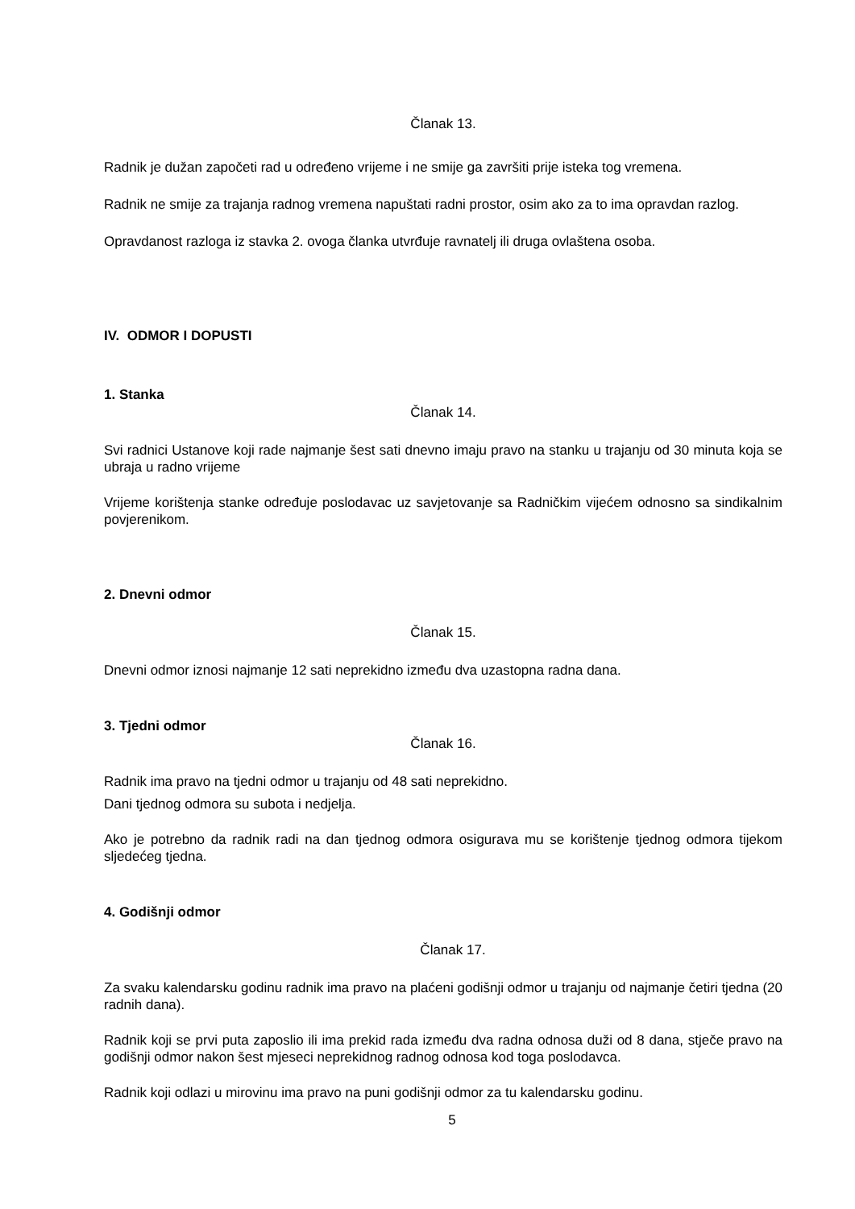Članak 13.
Radnik je dužan započeti rad u određeno vrijeme i ne smije ga završiti prije isteka tog vremena.
Radnik ne smije za trajanja radnog vremena napuštati radni prostor, osim ako za to ima opravdan razlog.
Opravdanost razloga iz stavka 2. ovoga članka utvrđuje ravnatelj ili druga ovlaštena osoba.
IV. ODMOR I DOPUSTI
1. Stanka
Članak 14.
Svi radnici Ustanove koji rade najmanje šest sati dnevno imaju pravo na stanku u trajanju od 30 minuta koja se ubraja u radno vrijeme
Vrijeme korištenja stanke određuje poslodavac uz savjetovanje sa Radničkim vijećem odnosno sa sindikalnim povjerenikom.
2. Dnevni odmor
Članak 15.
Dnevni odmor iznosi najmanje 12 sati neprekidno između dva uzastopna radna dana.
3. Tjedni odmor
Članak 16.
Radnik ima pravo na tjedni odmor u trajanju od 48 sati neprekidno.
Dani tjednog odmora su subota i nedjelja.
Ako je potrebno da radnik radi na dan tjednog odmora osigurava mu se korištenje tjednog odmora tijekom sljedećeg tjedna.
4. Godišnji odmor
Članak 17.
Za svaku kalendarsku godinu radnik ima pravo na plaćeni godišnji odmor u trajanju od najmanje četiri tjedna (20 radnih dana).
Radnik koji se prvi puta zaposlio ili ima prekid rada između dva radna odnosa duži od 8 dana, stječe pravo na godišnji odmor nakon šest mjeseci neprekidnog radnog odnosa kod toga poslodavca.
Radnik koji odlazi u mirovinu ima pravo na puni godišnji odmor za tu kalendarsku godinu.
5